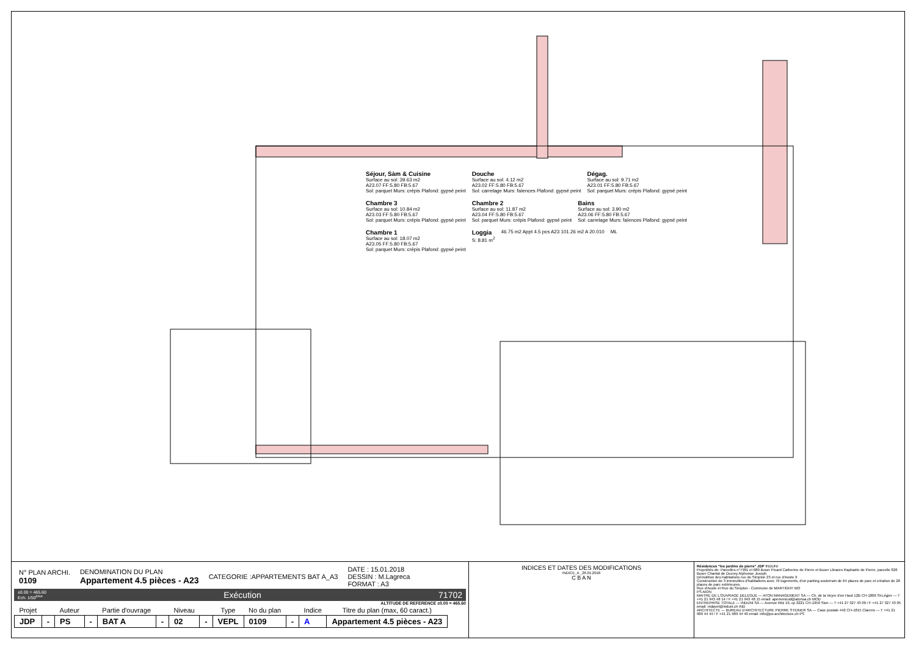Séjour, Sàm & Cuisine
Surface au sol: 39.63 m2
A23.07 FF:5.80 FB:5.67
Sol: parquet Murs: crépis Plafond: gypsé peint
Douche
Surface au sol: 4.12 m2
A23.02 FF:5.80 FB:5.67
Sol: carrelage Murs: faïences Plafond: gypsé peint
Dégag.
Surface au sol: 9.71 m2
A23.01 FF:5.80 FB:5.67
Sol: parquet Murs: crépis Plafond: gypsé peint
Chambre 3
Surface au sol: 10.84 m2
A23.03 FF:5.80 FB:5.67
Sol: parquet Murs: crépis Plafond: gypsé peint
Chambre 2
Surface au sol: 11.87 m2
A23.04 FF:5.80 FB:5.67
Sol: parquet Murs: crépis Plafond: gypsé peint
Bains
Surface au sol: 3.90 m2
A23.06 FF:5.80 FB:5.67
Sol: carrelage Murs: faïences Plafond: gypsé peint
Chambre 1
Surface au sol: 18.07 m2
A23.05 FF:5.80 FB:5.67
Sol: parquet Murs: crépis Plafond: gypsé peint
Loggia
S: 8.81 m<sup>2</sup>
46.75 m2 Appt 4.5 pcs A23 101.26 m2 A 20.010
ML
| N° PLAN ARCHI. 0109 | DENOMINATION DU PLAN Appartement 4.5 pièces - A23 | CATEGORIE :APPARTEMENTS BAT A_A3 | DATE : 15.01.2018 DESSIN : M.Lagreca FORMAT : A3 |
±0.00 = 465.60
Ech. 1/50<sup>ème</sup> Exécution 71702
ALTITUDE DE REFERENCE ±0.00 = 465.60
| Projet | | Auteur | | Partie d'ouvrage | | Niveau | | Type | No du plan | | Indice | Titre du plan (max, 60 caract.) |
| --- | --- | --- | --- | --- | --- | --- | --- | --- | --- | --- | --- | --- |
| JDP | - | PS | - | BAT A | - | 02 | - | VEPL | 0109 | - | A | Appartement 4.5 pièces - A23 |
INDICES ET DATES DES MODIFICATIONS
INDICE_A _26.01.2018
C B A N
Résidences "les jardins de pierre" JDP INDUNI
Propriétés de: Parcelles n°7991 et 680 Buser Picard Catherine de Pierre et Buser Llinares Raphaële de Pierre, parcelle 826 Buser Chantal de Ducrey Alphonse Joseph
Démolition des habitations rue du Simplon 23 et rue d'Aoste 9
Construction de 3 immeubles d'habitations avec 76 logements, d'un parking souterrain de 64 places de parc et création de 28 places de parc extérieures.
Rue d'Aoste et Rue du Simplon - Commune de MARTIGNY MO
PS AtON
MAITRE DE L'OUVRAGE DELEGUE — ATON MANAGEMENT SA — Ch. de la Veyre d'en Haut 12B CH-1806 St-Légier — T +41 21 943 48 14 / F +41 21 943 48 15 email: apemenoud@atonsa.ch MOD
ENTREPRISE TOTALE — INDUNI SA — Avenue Ritz 19, cp 2221 CH-1950 Sion — T +41 27 327 43 00 / F +41 27 327 43 05 email: mdavet@induni.ch IND
ARCHITECTE — BUREAU D'ARCHITECTURE PIERRE STEINER SA — Case postale 442 CH-1815 Clarens — T +41 21 989 44 44 / F +41 21 989 44 40 email: info@ps-architecture.ch PS